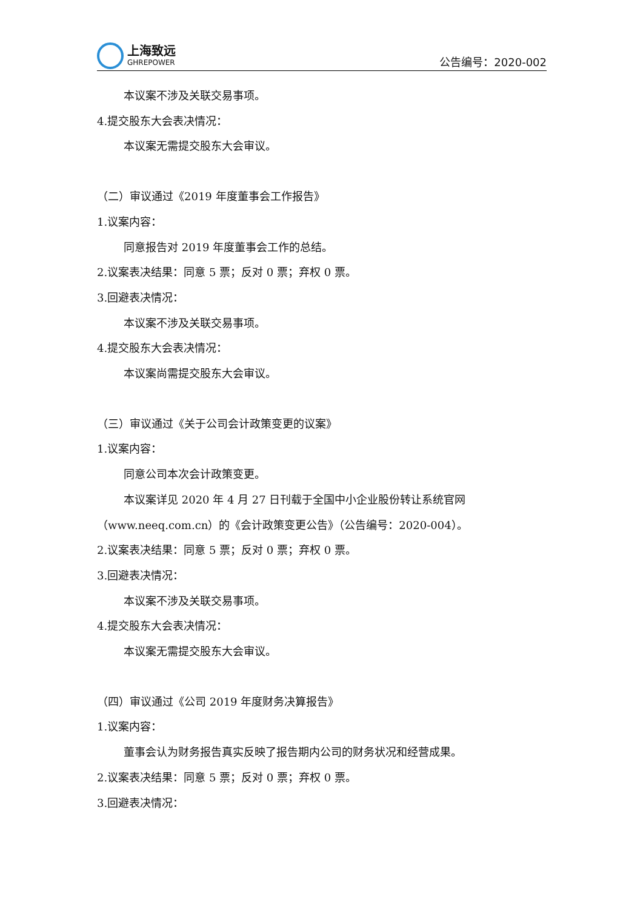上海致远
GHREPOWER
公告编号：2020-002
本议案不涉及关联交易事项。
4.提交股东大会表决情况：
本议案无需提交股东大会审议。
（二）审议通过《2019 年度董事会工作报告》
1.议案内容：
同意报告对 2019 年度董事会工作的总结。
2.议案表决结果：同意 5 票；反对 0 票；弃权 0 票。
3.回避表决情况：
本议案不涉及关联交易事项。
4.提交股东大会表决情况：
本议案尚需提交股东大会审议。
（三）审议通过《关于公司会计政策变更的议案》
1.议案内容：
同意公司本次会计政策变更。
本议案详见 2020 年 4 月 27 日刊载于全国中小企业股份转让系统官网（www.neeq.com.cn）的《会计政策变更公告》（公告编号：2020-004）。
2.议案表决结果：同意 5 票；反对 0 票；弃权 0 票。
3.回避表决情况：
本议案不涉及关联交易事项。
4.提交股东大会表决情况：
本议案无需提交股东大会审议。
（四）审议通过《公司 2019 年度财务决算报告》
1.议案内容：
董事会认为财务报告真实反映了报告期内公司的财务状况和经营成果。
2.议案表决结果：同意 5 票；反对 0 票；弃权 0 票。
3.回避表决情况：